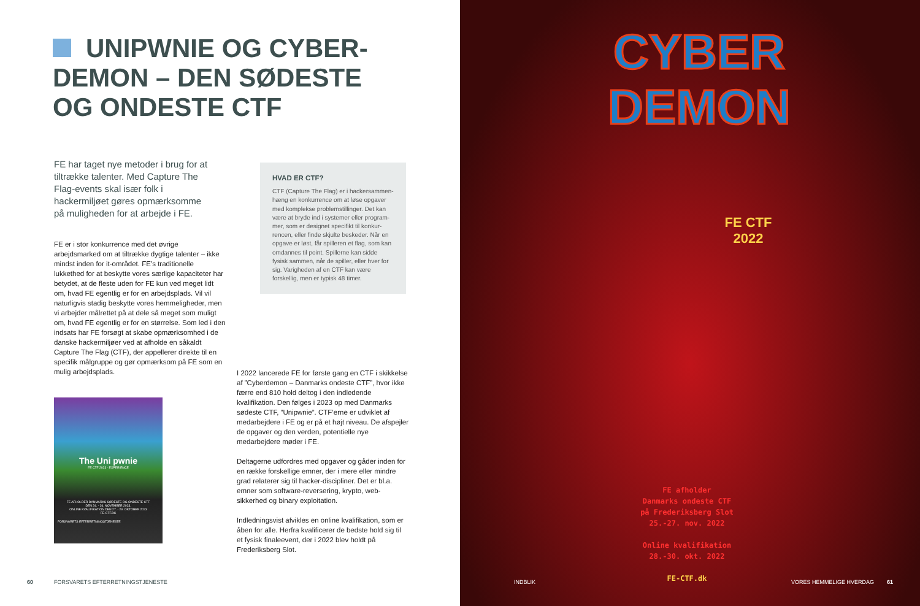UNIPWNIE OG CYBER-DEMON – DEN SØDESTE OG ONDESTE CTF
FE har taget nye metoder i brug for at tiltrække talenter. Med Capture The Flag-events skal især folk i hackermiljøet gøres opmærksomme på muligheden for at arbejde i FE.
HVAD ER CTF?
CTF (Capture The Flag) er i hackersammen­hæng en konkurrence om at løse opgaver med komplekse problemstillinger. Det kan være at bryde ind i systemer eller program­mer, som er designet specifikt til konkur­rencen, eller finde skjulte beskeder. Når en opgave er løst, får spilleren et flag, som kan omdannes til point. Spillerne kan sidde fysisk sammen, når de spiller, eller hver for sig. Varigheden af en CTF kan være forskellig, men er typisk 48 timer.
FE er i stor konkurrence med det øvrige arbejdsmarked om at tiltrække dygtige talenter – ikke mindst inden for it-området. FE’s traditionelle lukkethed for at beskytte vores særlige kapaciteter har betydet, at de fleste uden for FE kun ved meget lidt om, hvad FE egentlig er for en arbejdsplads. Vil vil naturligvis stadig beskytte vores hemmeligheder, men vi arbejder målrettet på at dele så meget som muligt om, hvad FE egentlig er for en størrelse. Som led i den indsats har FE forsøgt at skabe opmærksomhed i de danske hackermiljøer ved at af­holde en såkaldt Capture The Flag (CTF), der appellerer direkte til en specifik målgruppe og gør opmærksom på FE som en mulig arbejdsplads.
The Uni pwnie
FE CTF 2023 · EXPERIENCE
FE AFHOLDER DANMARKS SØDESTE OG ONDESTE CTF
DEN 24. - 26. NOVEMBER 2023.
ONLINE KVALIFIKATION DEN 27. - 29. OKTOBER 2023
FE-CTF.DK
FORSVARETS EFTERRETNINGSTJENESTE
I 2022 lancerede FE for første gang en CTF i skikkelse af ”Cyberdemon – Danmarks ondeste CTF”, hvor ikke færre end 810 hold deltog i den indledende kvalifikation. Den følges i 2023 op med Danmarks sødeste CTF, ”Unipwnie”. CTF’erne er udviklet af medarbejdere i FE og er på et højt niveau. De afspejler de opgaver og den verden, potentielle nye medarbejdere møder i FE.
Deltagerne udfordres med opgaver og gåder inden for en række forskellige emner, der i mere eller mindre grad relaterer sig til hacker-discipliner. Det er bl.a. emner som software-reversering, krypto, web-sikkerhed og binary exploitation.
Indledningsvist afvikles en online kvalifikation, som er åben for alle. Herfra kvalificerer de bedste hold sig til et fysisk finaleevent, der i 2022 blev holdt på Frederiksberg Slot.
60
FORSVARETS EFTERRETNINGSTJENESTE
CYBER
DEMON
FE CTF
2022
FE afholder
Danmarks ondeste CTF
på Frederiksberg Slot
25.-27. nov. 2022
Online kvalifikation
28.-30. okt. 2022
FE-CTF.dk
INDBLIK VORES HEMMELIGE HVERDAG 61